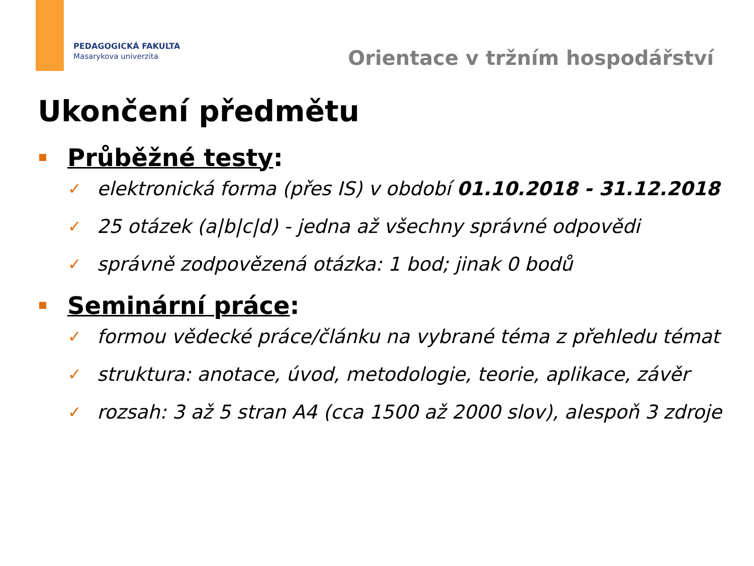PEDAGOGICKÁ FAKULTA
Masarykova univerzita
Orientace v tržním hospodářství
Ukončení předmětu
Průběžné testy:
✓ elektronická forma (přes IS) v období 01.10.2018 - 31.12.2018
✓ 25 otázek (a|b|c|d) - jedna až všechny správné odpovědi
✓ správně zodpovězená otázka: 1 bod; jinak 0 bodů
Seminární práce:
✓ formou vědecké práce/článku na vybrané téma z přehledu témat
✓ struktura: anotace, úvod, metodologie, teorie, aplikace, závěr
✓ rozsah: 3 až 5 stran A4 (cca 1500 až 2000 slov), alespoň 3 zdroje